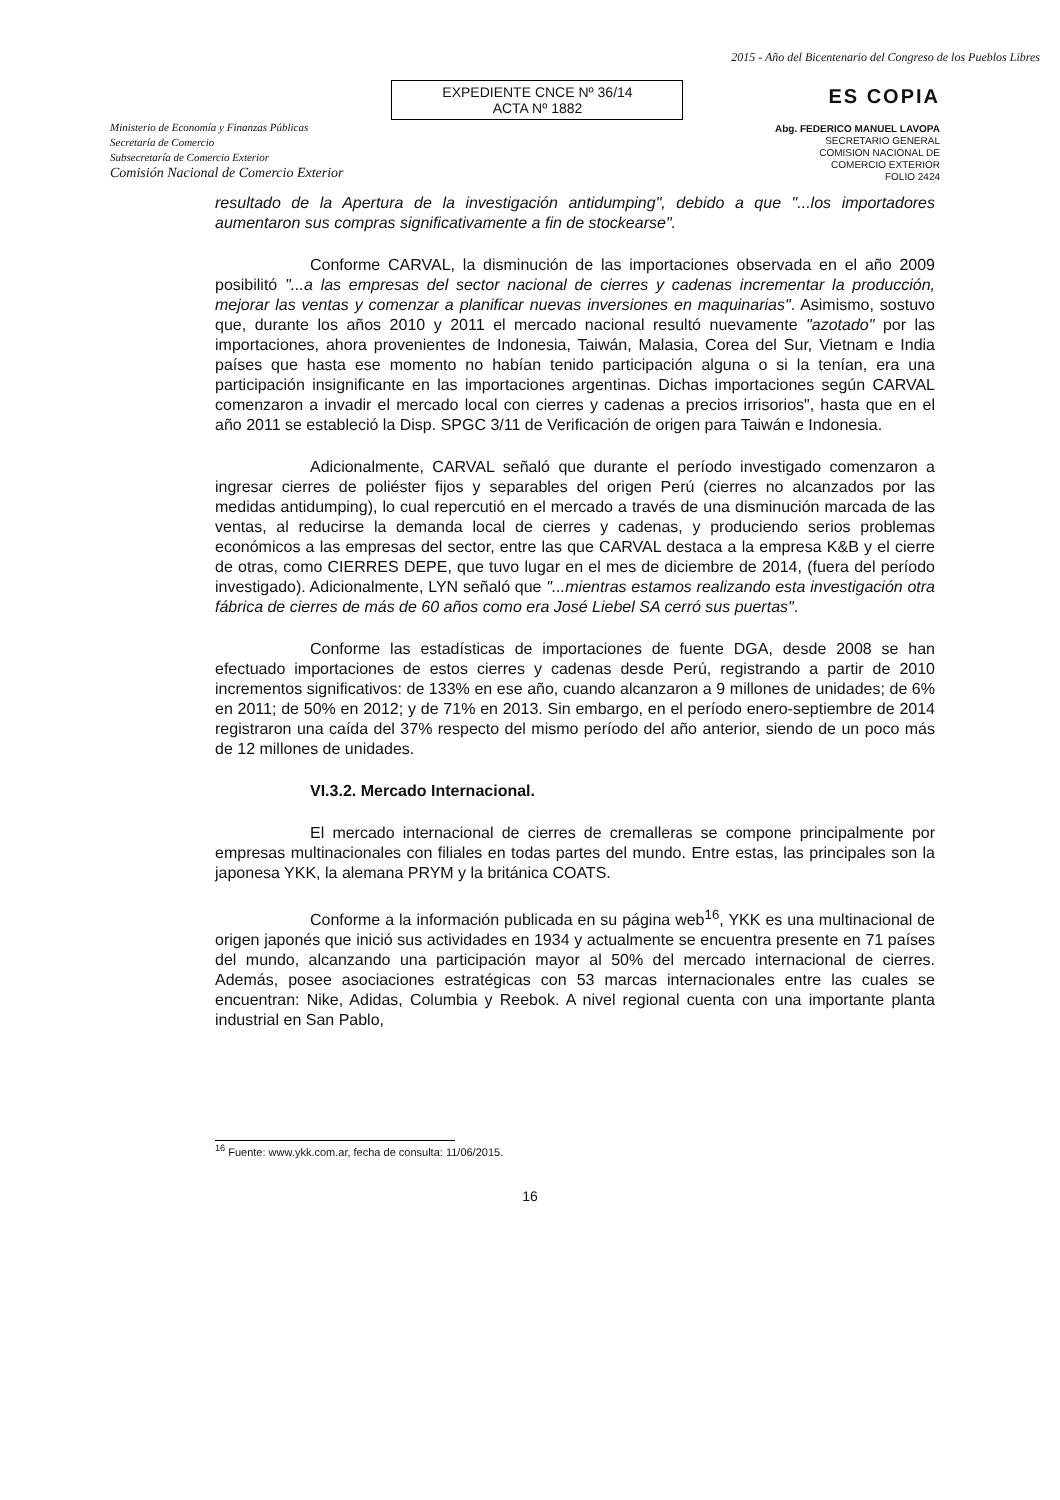Ministerio de Economía y Finanzas Públicas
Secretaría de Comercio
Subsecretaría de Comercio Exterior
Comisión Nacional de Comercio Exterior
EXPEDIENTE CNCE Nº 36/14
ACTA Nº 1882
2015 - Año del Bicentenario del Congreso de los Pueblos Libres
ES COPIA
Abg. FEDERICO MANUEL LAVOPA
SECRETARIO GENERAL
COMISION NACIONAL DE
COMERCIO EXTERIOR
FOLIO 2424
resultado de la Apertura de la investigación antidumping", debido a que "...los importadores aumentaron sus compras significativamente a fin de stockearse".
Conforme CARVAL, la disminución de las importaciones observada en el año 2009 posibilitó "...a las empresas del sector nacional de cierres y cadenas incrementar la producción, mejorar las ventas y comenzar a planificar nuevas inversiones en maquinarias". Asimismo, sostuvo que, durante los años 2010 y 2011 el mercado nacional resultó nuevamente "azotado" por las importaciones, ahora provenientes de Indonesia, Taiwán, Malasia, Corea del Sur, Vietnam e India países que hasta ese momento no habían tenido participación alguna o si la tenían, era una participación insignificante en las importaciones argentinas. Dichas importaciones según CARVAL comenzaron a invadir el mercado local con cierres y cadenas a precios irrisorios", hasta que en el año 2011 se estableció la Disp. SPGC 3/11 de Verificación de origen para Taiwán e Indonesia.
Adicionalmente, CARVAL señaló que durante el período investigado comenzaron a ingresar cierres de poliéster fijos y separables del origen Perú (cierres no alcanzados por las medidas antidumping), lo cual repercutió en el mercado a través de una disminución marcada de las ventas, al reducirse la demanda local de cierres y cadenas, y produciendo serios problemas económicos a las empresas del sector, entre las que CARVAL destaca a la empresa K&B y el cierre de otras, como CIERRES DEPE, que tuvo lugar en el mes de diciembre de 2014, (fuera del período investigado). Adicionalmente, LYN señaló que "...mientras estamos realizando esta investigación otra fábrica de cierres de más de 60 años como era José Liebel SA cerró sus puertas".
Conforme las estadísticas de importaciones de fuente DGA, desde 2008 se han efectuado importaciones de estos cierres y cadenas desde Perú, registrando a partir de 2010 incrementos significativos: de 133% en ese año, cuando alcanzaron a 9 millones de unidades; de 6% en 2011; de 50% en 2012; y de 71% en 2013. Sin embargo, en el período enero-septiembre de 2014 registraron una caída del 37% respecto del mismo período del año anterior, siendo de un poco más de 12 millones de unidades.
VI.3.2. Mercado Internacional.
El mercado internacional de cierres de cremalleras se compone principalmente por empresas multinacionales con filiales en todas partes del mundo. Entre estas, las principales son la japonesa YKK, la alemana PRYM y la británica COATS.
Conforme a la información publicada en su página web<sup>16</sup>, YKK es una multinacional de origen japonés que inició sus actividades en 1934 y actualmente se encuentra presente en 71 países del mundo, alcanzando una participación mayor al 50% del mercado internacional de cierres. Además, posee asociaciones estratégicas con 53 marcas internacionales entre las cuales se encuentran: Nike, Adidas, Columbia y Reebok. A nivel regional cuenta con una importante planta industrial en San Pablo,
<sup>16</sup> Fuente: www.ykk.com.ar, fecha de consulta: 11/06/2015.
16